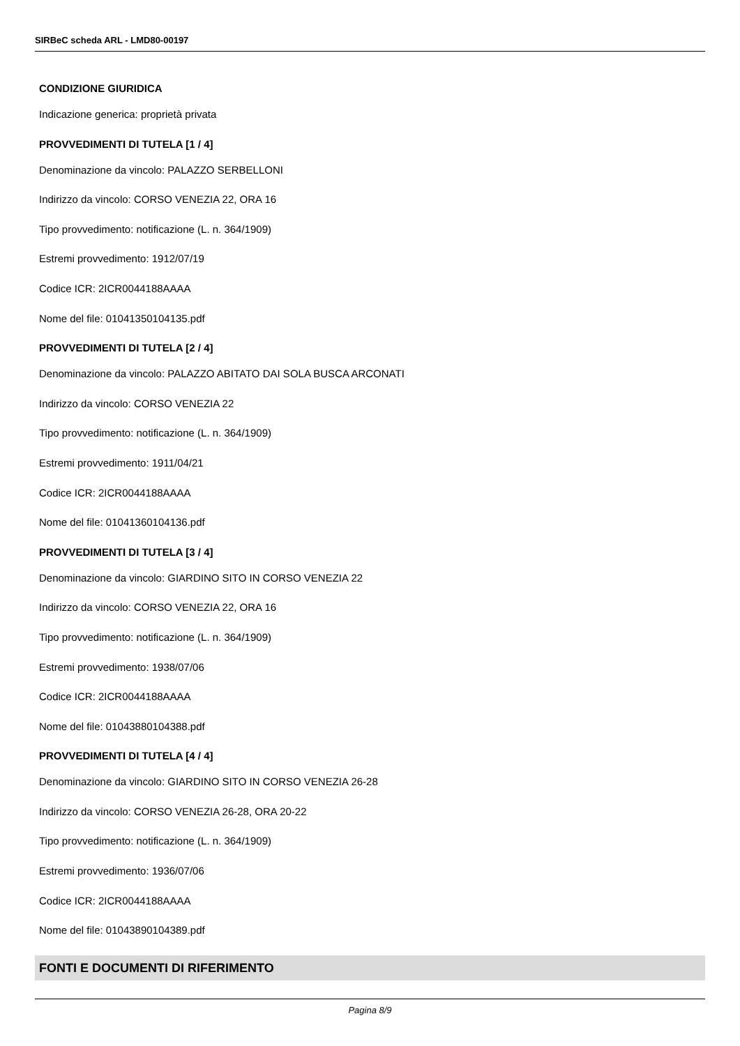SIRBeC scheda ARL - LMD80-00197
CONDIZIONE GIURIDICA
Indicazione generica: proprietà privata
PROVVEDIMENTI DI TUTELA [1 / 4]
Denominazione da vincolo: PALAZZO SERBELLONI
Indirizzo da vincolo: CORSO VENEZIA 22, ORA 16
Tipo provvedimento: notificazione (L. n. 364/1909)
Estremi provvedimento: 1912/07/19
Codice ICR: 2ICR0044188AAAA
Nome del file: 01041350104135.pdf
PROVVEDIMENTI DI TUTELA [2 / 4]
Denominazione da vincolo: PALAZZO ABITATO DAI SOLA BUSCA ARCONATI
Indirizzo da vincolo: CORSO VENEZIA 22
Tipo provvedimento: notificazione (L. n. 364/1909)
Estremi provvedimento: 1911/04/21
Codice ICR: 2ICR0044188AAAA
Nome del file: 01041360104136.pdf
PROVVEDIMENTI DI TUTELA [3 / 4]
Denominazione da vincolo: GIARDINO SITO IN CORSO VENEZIA 22
Indirizzo da vincolo: CORSO VENEZIA 22, ORA 16
Tipo provvedimento: notificazione (L. n. 364/1909)
Estremi provvedimento: 1938/07/06
Codice ICR: 2ICR0044188AAAA
Nome del file: 01043880104388.pdf
PROVVEDIMENTI DI TUTELA [4 / 4]
Denominazione da vincolo: GIARDINO SITO IN CORSO VENEZIA 26-28
Indirizzo da vincolo: CORSO VENEZIA 26-28, ORA 20-22
Tipo provvedimento: notificazione (L. n. 364/1909)
Estremi provvedimento: 1936/07/06
Codice ICR: 2ICR0044188AAAA
Nome del file: 01043890104389.pdf
FONTI E DOCUMENTI DI RIFERIMENTO
Pagina 8/9